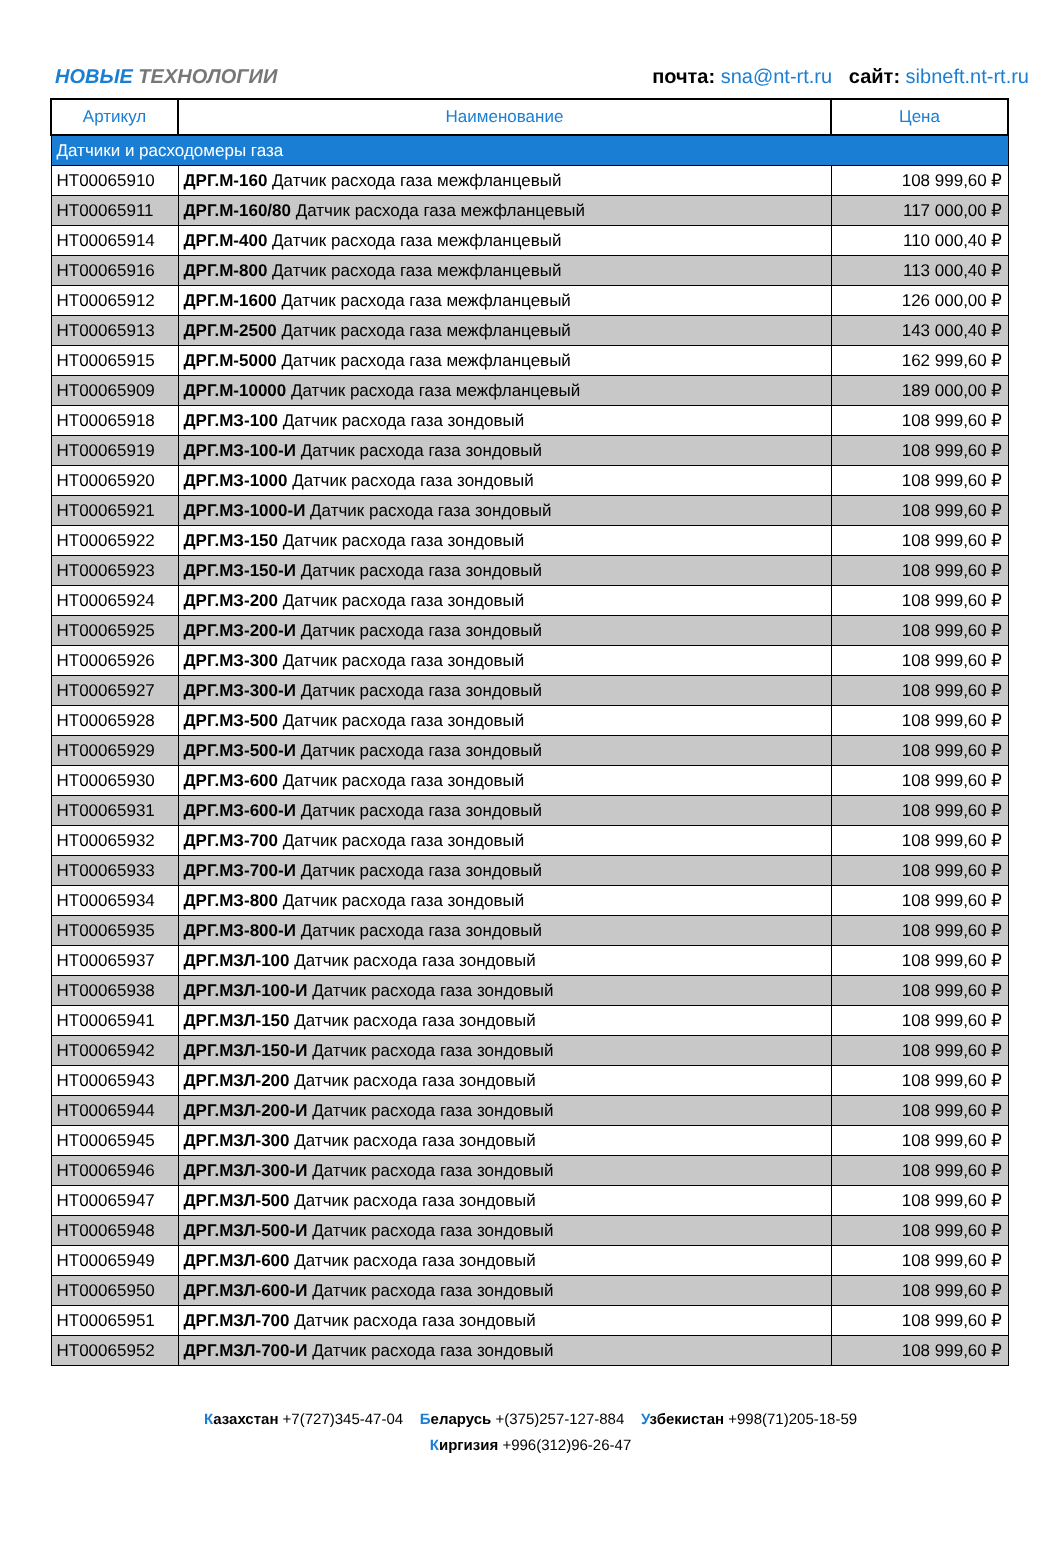НОВЫЕ ТЕХНОЛОГИИ
почта: sna@nt-rt.ru сайт: sibneft.nt-rt.ru
| Артикул | Наименование | Цена |
| --- | --- | --- |
| Датчики и расходомеры газа | | |
| НТ00065910 | ДРГ.М-160 Датчик расхода газа межфланцевый | 108 999,60 ₽ |
| НТ00065911 | ДРГ.М-160/80 Датчик расхода газа межфланцевый | 117 000,00 ₽ |
| НТ00065914 | ДРГ.М-400 Датчик расхода газа межфланцевый | 110 000,40 ₽ |
| НТ00065916 | ДРГ.М-800 Датчик расхода газа межфланцевый | 113 000,40 ₽ |
| НТ00065912 | ДРГ.М-1600 Датчик расхода газа межфланцевый | 126 000,00 ₽ |
| НТ00065913 | ДРГ.М-2500 Датчик расхода газа межфланцевый | 143 000,40 ₽ |
| НТ00065915 | ДРГ.М-5000 Датчик расхода газа межфланцевый | 162 999,60 ₽ |
| НТ00065909 | ДРГ.М-10000 Датчик расхода газа межфланцевый | 189 000,00 ₽ |
| НТ00065918 | ДРГ.МЗ-100 Датчик расхода газа зондовый | 108 999,60 ₽ |
| НТ00065919 | ДРГ.МЗ-100-И Датчик расхода газа зондовый | 108 999,60 ₽ |
| НТ00065920 | ДРГ.МЗ-1000 Датчик расхода газа зондовый | 108 999,60 ₽ |
| НТ00065921 | ДРГ.МЗ-1000-И Датчик расхода газа зондовый | 108 999,60 ₽ |
| НТ00065922 | ДРГ.МЗ-150 Датчик расхода газа зондовый | 108 999,60 ₽ |
| НТ00065923 | ДРГ.МЗ-150-И Датчик расхода газа зондовый | 108 999,60 ₽ |
| НТ00065924 | ДРГ.МЗ-200 Датчик расхода газа зондовый | 108 999,60 ₽ |
| НТ00065925 | ДРГ.МЗ-200-И Датчик расхода газа зондовый | 108 999,60 ₽ |
| НТ00065926 | ДРГ.МЗ-300 Датчик расхода газа зондовый | 108 999,60 ₽ |
| НТ00065927 | ДРГ.МЗ-300-И Датчик расхода газа зондовый | 108 999,60 ₽ |
| НТ00065928 | ДРГ.МЗ-500 Датчик расхода газа зондовый | 108 999,60 ₽ |
| НТ00065929 | ДРГ.МЗ-500-И Датчик расхода газа зондовый | 108 999,60 ₽ |
| НТ00065930 | ДРГ.МЗ-600 Датчик расхода газа зондовый | 108 999,60 ₽ |
| НТ00065931 | ДРГ.МЗ-600-И Датчик расхода газа зондовый | 108 999,60 ₽ |
| НТ00065932 | ДРГ.МЗ-700 Датчик расхода газа зондовый | 108 999,60 ₽ |
| НТ00065933 | ДРГ.МЗ-700-И Датчик расхода газа зондовый | 108 999,60 ₽ |
| НТ00065934 | ДРГ.МЗ-800 Датчик расхода газа зондовый | 108 999,60 ₽ |
| НТ00065935 | ДРГ.МЗ-800-И Датчик расхода газа зондовый | 108 999,60 ₽ |
| НТ00065937 | ДРГ.МЗЛ-100 Датчик расхода газа зондовый | 108 999,60 ₽ |
| НТ00065938 | ДРГ.МЗЛ-100-И Датчик расхода газа зондовый | 108 999,60 ₽ |
| НТ00065941 | ДРГ.МЗЛ-150 Датчик расхода газа зондовый | 108 999,60 ₽ |
| НТ00065942 | ДРГ.МЗЛ-150-И Датчик расхода газа зондовый | 108 999,60 ₽ |
| НТ00065943 | ДРГ.МЗЛ-200 Датчик расхода газа зондовый | 108 999,60 ₽ |
| НТ00065944 | ДРГ.МЗЛ-200-И Датчик расхода газа зондовый | 108 999,60 ₽ |
| НТ00065945 | ДРГ.МЗЛ-300 Датчик расхода газа зондовый | 108 999,60 ₽ |
| НТ00065946 | ДРГ.МЗЛ-300-И Датчик расхода газа зондовый | 108 999,60 ₽ |
| НТ00065947 | ДРГ.МЗЛ-500 Датчик расхода газа зондовый | 108 999,60 ₽ |
| НТ00065948 | ДРГ.МЗЛ-500-И Датчик расхода газа зондовый | 108 999,60 ₽ |
| НТ00065949 | ДРГ.МЗЛ-600 Датчик расхода газа зондовый | 108 999,60 ₽ |
| НТ00065950 | ДРГ.МЗЛ-600-И Датчик расхода газа зондовый | 108 999,60 ₽ |
| НТ00065951 | ДРГ.МЗЛ-700 Датчик расхода газа зондовый | 108 999,60 ₽ |
| НТ00065952 | ДРГ.МЗЛ-700-И Датчик расхода газа зондовый | 108 999,60 ₽ |
Казахстан +7(727)345-47-04 Беларусь +(375)257-127-884 Узбекистан +998(71)205-18-59
Киргизия +996(312)96-26-47